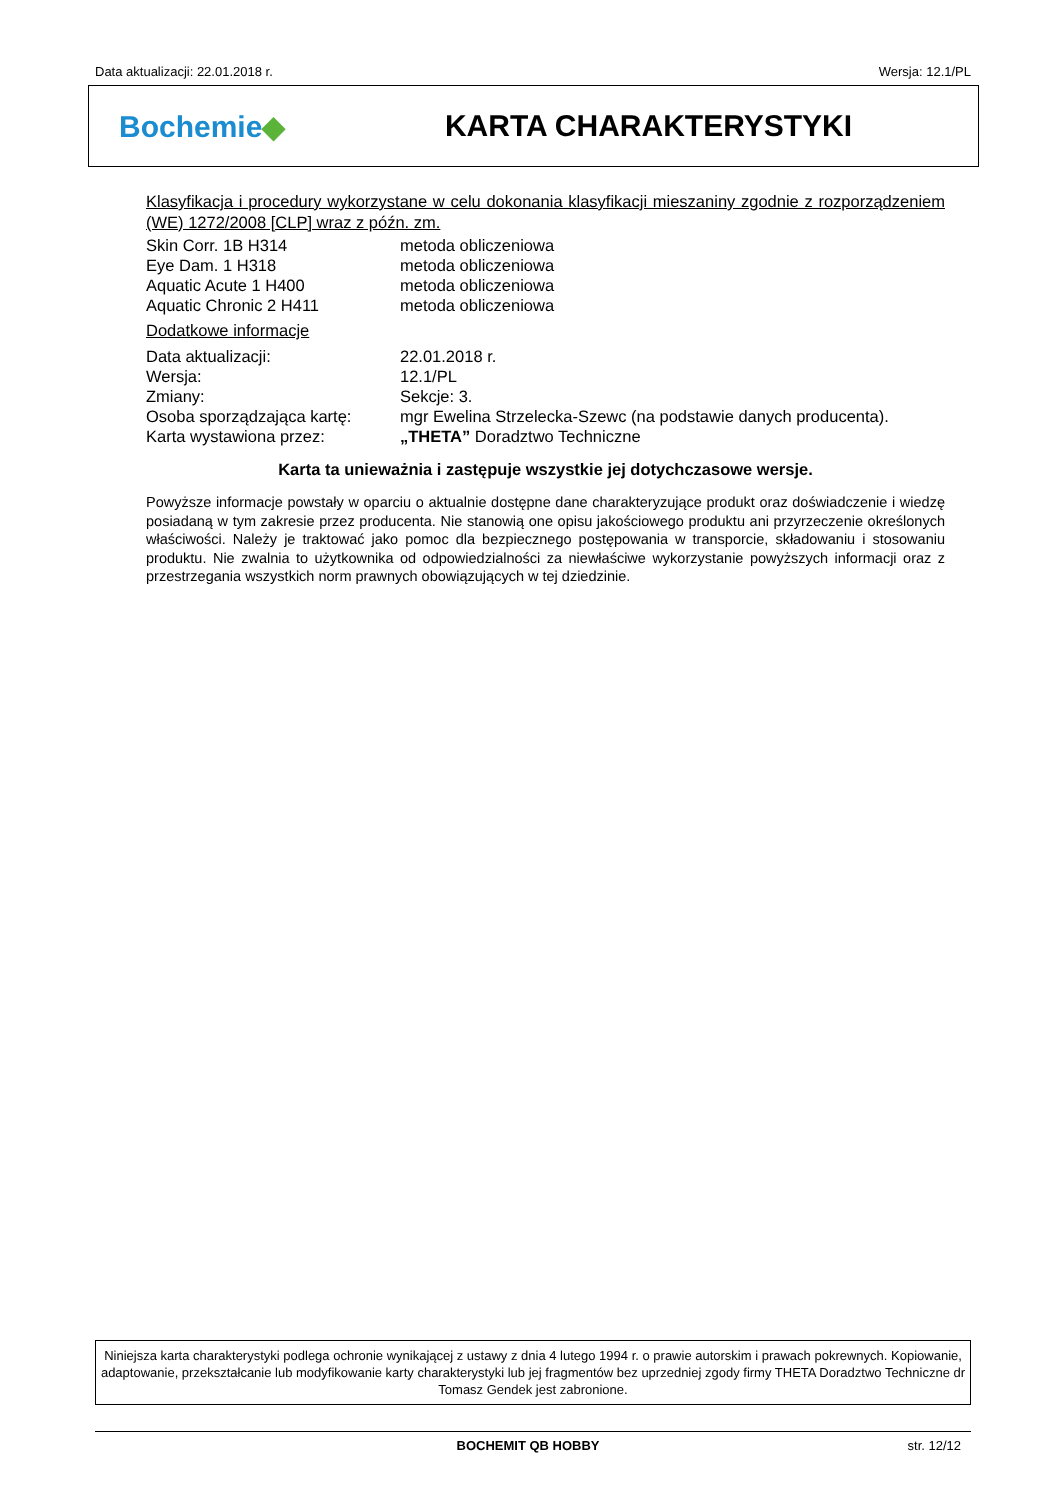Data aktualizacji: 22.01.2018 r. Wersja: 12.1/PL
Bochemie◆ KARTA CHARAKTERYSTYKI
Klasyfikacja i procedury wykorzystane w celu dokonania klasyfikacji mieszaniny zgodnie z rozporządzeniem (WE) 1272/2008 [CLP] wraz z późn. zm.
| Skin Corr. 1B H314 | metoda obliczeniowa |
| Eye Dam. 1 H318 | metoda obliczeniowa |
| Aquatic Acute 1 H400 | metoda obliczeniowa |
| Aquatic Chronic 2 H411 | metoda obliczeniowa |
Dodatkowe informacje
| Data aktualizacji: | 22.01.2018 r. |
| Wersja: | 12.1/PL |
| Zmiany: | Sekcje: 3. |
| Osoba sporządzająca kartę: | mgr Ewelina Strzelecka-Szewc (na podstawie danych producenta). |
| Karta wystawiona przez: | „THETA” Doradztwo Techniczne |
Karta ta unieważnia i zastępuje wszystkie jej dotychczasowe wersje.
Powyższe informacje powstały w oparciu o aktualnie dostępne dane charakteryzujące produkt oraz doświadczenie i wiedzę posiadaną w tym zakresie przez producenta. Nie stanowią one opisu jakościowego produktu ani przyrzeczenie określonych właściwości. Należy je traktować jako pomoc dla bezpiecznego postępowania w transporcie, składowaniu i stosowaniu produktu. Nie zwalnia to użytkownika od odpowiedzialności za niewłaściwe wykorzystanie powyższych informacji oraz z przestrzegania wszystkich norm prawnych obowiązujących w tej dziedzinie.
Niniejsza karta charakterystyki podlega ochronie wynikającej z ustawy z dnia 4 lutego 1994 r. o prawie autorskim i prawach pokrewnych. Kopiowanie, adaptowanie, przekształcanie lub modyfikowanie karty charakterystyki lub jej fragmentów bez uprzedniej zgody firmy THETA Doradztwo Techniczne dr Tomasz Gendek jest zabronione.
BOCHEMIT QB HOBBY str. 12/12